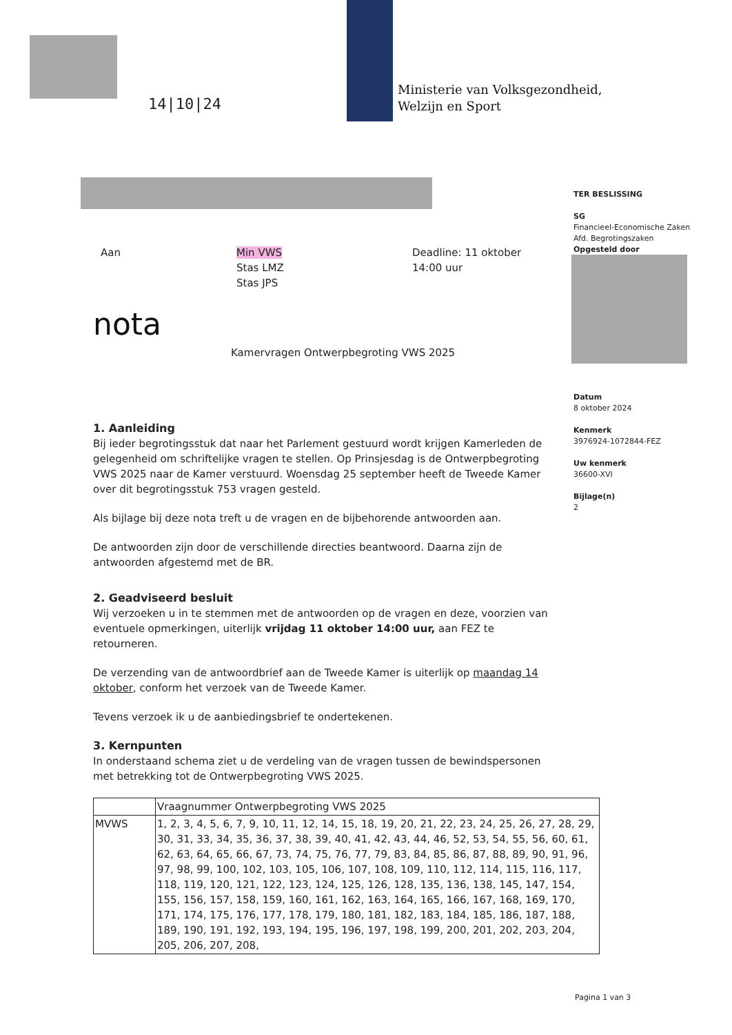14|10|24
Ministerie van Volksgezondheid,
Welzijn en Sport
TER BESLISSING
SG
Financieel-Economische Zaken
Afd. Begrotingszaken
Opgesteld door
Datum
8 oktober 2024
Kenmerk
3976924-1072844-FEZ
Uw kenmerk
36600-XVI
Bijlage(n)
2
Aan
Min VWS
Stas LMZ
Stas JPS
Deadline: 11 oktober
14:00 uur
nota
Kamervragen Ontwerpbegroting VWS 2025
1. Aanleiding
Bij ieder begrotingsstuk dat naar het Parlement gestuurd wordt krijgen Kamerleden de gelegenheid om schriftelijke vragen te stellen. Op Prinsjesdag is de Ontwerpbegroting VWS 2025 naar de Kamer verstuurd. Woensdag 25 september heeft de Tweede Kamer over dit begrotingsstuk 753 vragen gesteld.
Als bijlage bij deze nota treft u de vragen en de bijbehorende antwoorden aan.
De antwoorden zijn door de verschillende directies beantwoord. Daarna zijn de antwoorden afgestemd met de BR.
2. Geadviseerd besluit
Wij verzoeken u in te stemmen met de antwoorden op de vragen en deze, voorzien van eventuele opmerkingen, uiterlijk vrijdag 11 oktober 14:00 uur, aan FEZ te retourneren.
De verzending van de antwoordbrief aan de Tweede Kamer is uiterlijk op maandag 14 oktober, conform het verzoek van de Tweede Kamer.
Tevens verzoek ik u de aanbiedingsbrief te ondertekenen.
3. Kernpunten
In onderstaand schema ziet u de verdeling van de vragen tussen de bewindspersonen met betrekking tot de Ontwerpbegroting VWS 2025.
| | Vraagnummer Ontwerpbegroting VWS 2025 |
| --- | --- |
| MVWS | 1, 2, 3, 4, 5, 6, 7, 9, 10, 11, 12, 14, 15, 18, 19, 20, 21, 22, 23, 24, 25, 26, 27, 28, 29, 30, 31, 33, 34, 35, 36, 37, 38, 39, 40, 41, 42, 43, 44, 46, 52, 53, 54, 55, 56, 60, 61, 62, 63, 64, 65, 66, 67, 73, 74, 75, 76, 77, 79, 83, 84, 85, 86, 87, 88, 89, 90, 91, 96, 97, 98, 99, 100, 102, 103, 105, 106, 107, 108, 109, 110, 112, 114, 115, 116, 117, 118, 119, 120, 121, 122, 123, 124, 125, 126, 128, 135, 136, 138, 145, 147, 154, 155, 156, 157, 158, 159, 160, 161, 162, 163, 164, 165, 166, 167, 168, 169, 170, 171, 174, 175, 176, 177, 178, 179, 180, 181, 182, 183, 184, 185, 186, 187, 188, 189, 190, 191, 192, 193, 194, 195, 196, 197, 198, 199, 200, 201, 202, 203, 204, 205, 206, 207, 208, |
Pagina 1 van 3